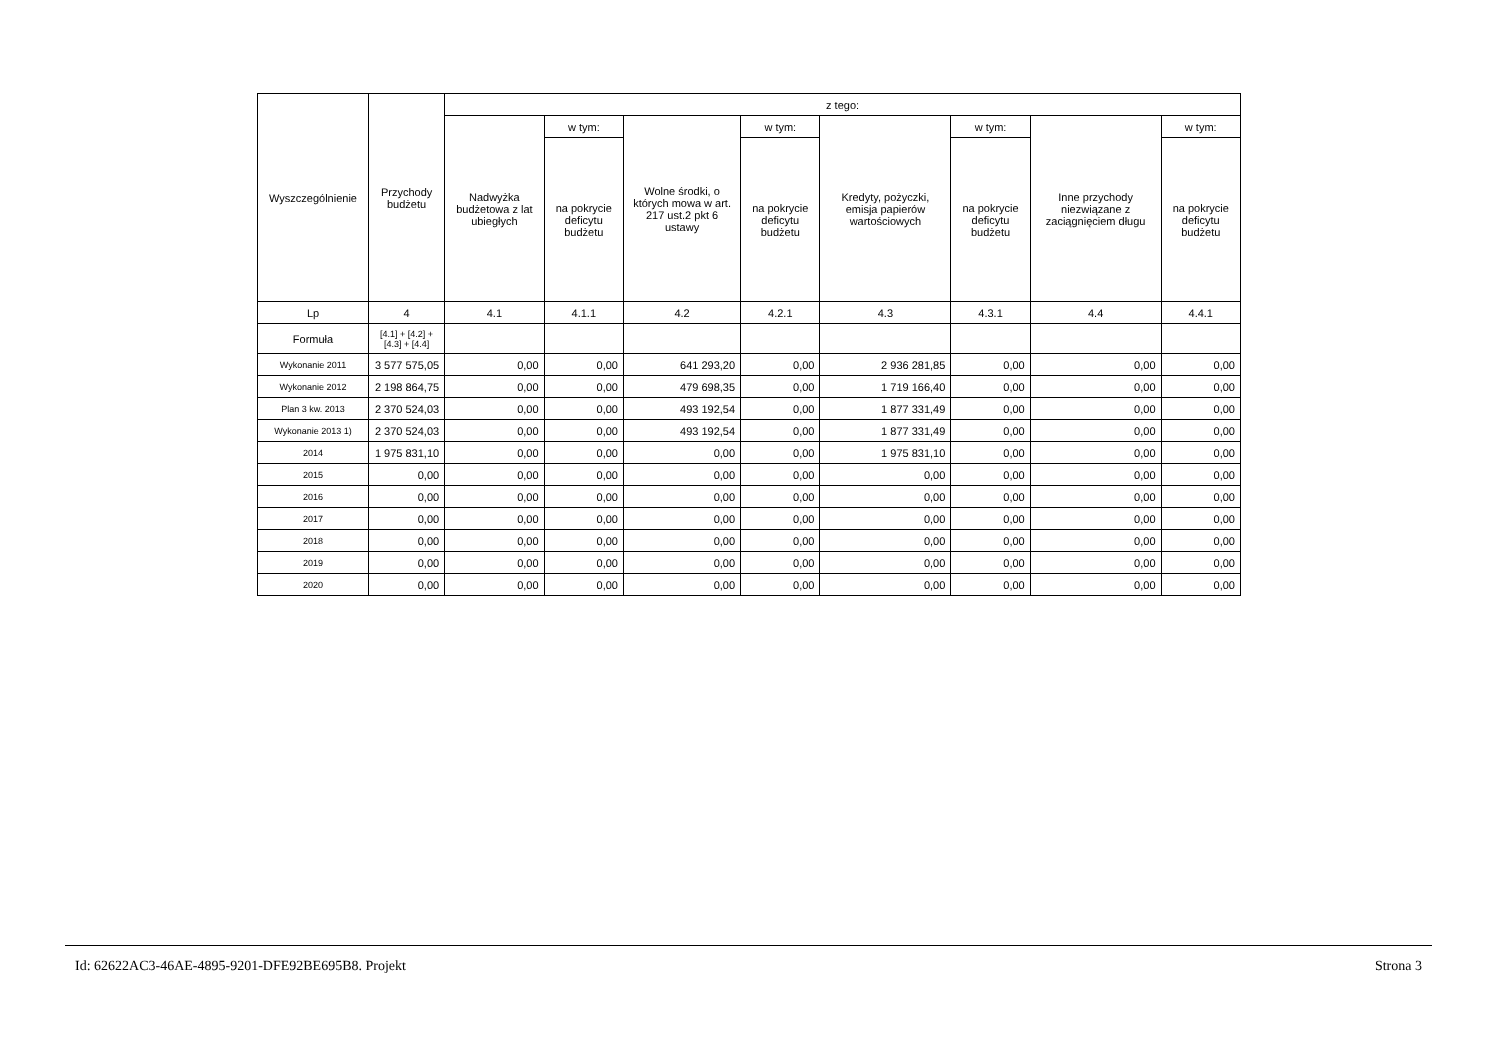| Wyszczególnienie | Przychody budżetu | z tego: | | | | | | | |
| --- | --- | --- | --- | --- | --- | --- | --- | --- | --- |
| | | Nadwyżka budżetowa z lat ubiegłych | w tym: | Wolne środki, o których mowa w art. 217 ust.2 pkt 6 ustawy | w tym: | Kredyty, pożyczki, emisja papierów wartościowych | w tym: | Inne przychody niezwiązane z zaciągnięciem długu | w tym: |
| | | | na pokrycie deficytu budżetu | | na pokrycie deficytu budżetu | | na pokrycie deficytu budżetu | | na pokrycie deficytu budżetu |
| Lp | 4 | 4.1 | 4.1.1 | 4.2 | 4.2.1 | 4.3 | 4.3.1 | 4.4 | 4.4.1 |
| Formuła | [4.1] + [4.2] + [4.3] + [4.4] | | | | | | | | |
| Wykonanie 2011 | 3 577 575,05 | 0,00 | 0,00 | 641 293,20 | 0,00 | 2 936 281,85 | 0,00 | 0,00 | 0,00 |
| Wykonanie 2012 | 2 198 864,75 | 0,00 | 0,00 | 479 698,35 | 0,00 | 1 719 166,40 | 0,00 | 0,00 | 0,00 |
| Plan 3 kw. 2013 | 2 370 524,03 | 0,00 | 0,00 | 493 192,54 | 0,00 | 1 877 331,49 | 0,00 | 0,00 | 0,00 |
| Wykonanie 2013 1) | 2 370 524,03 | 0,00 | 0,00 | 493 192,54 | 0,00 | 1 877 331,49 | 0,00 | 0,00 | 0,00 |
| 2014 | 1 975 831,10 | 0,00 | 0,00 | 0,00 | 0,00 | 1 975 831,10 | 0,00 | 0,00 | 0,00 |
| 2015 | 0,00 | 0,00 | 0,00 | 0,00 | 0,00 | 0,00 | 0,00 | 0,00 | 0,00 |
| 2016 | 0,00 | 0,00 | 0,00 | 0,00 | 0,00 | 0,00 | 0,00 | 0,00 | 0,00 |
| 2017 | 0,00 | 0,00 | 0,00 | 0,00 | 0,00 | 0,00 | 0,00 | 0,00 | 0,00 |
| 2018 | 0,00 | 0,00 | 0,00 | 0,00 | 0,00 | 0,00 | 0,00 | 0,00 | 0,00 |
| 2019 | 0,00 | 0,00 | 0,00 | 0,00 | 0,00 | 0,00 | 0,00 | 0,00 | 0,00 |
| 2020 | 0,00 | 0,00 | 0,00 | 0,00 | 0,00 | 0,00 | 0,00 | 0,00 | 0,00 |
Id: 62622AC3-46AE-4895-9201-DFE92BE695B8. Projekt Strona 3